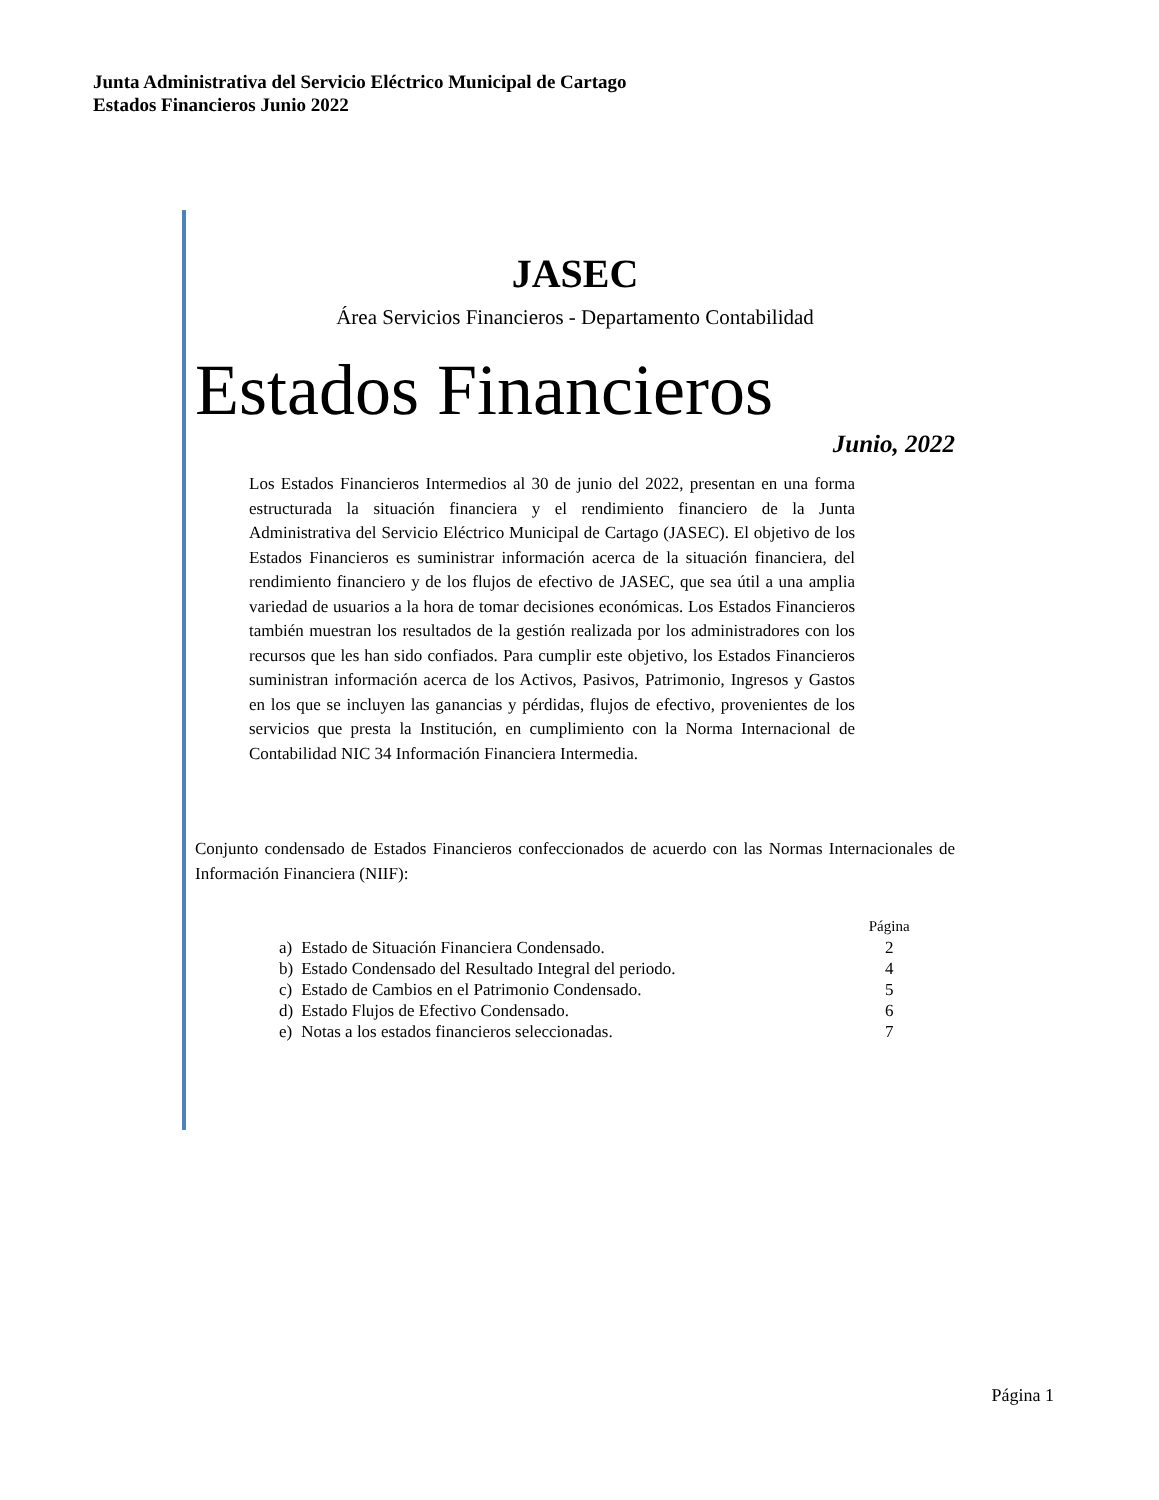Junta Administrativa del Servicio Eléctrico Municipal de Cartago
Estados Financieros Junio 2022
JASEC
Área Servicios Financieros - Departamento Contabilidad
Estados Financieros
Junio, 2022
Los Estados Financieros Intermedios al 30 de junio del 2022, presentan en una forma estructurada la situación financiera y el rendimiento financiero de la Junta Administrativa del Servicio Eléctrico Municipal de Cartago (JASEC). El objetivo de los Estados Financieros es suministrar información acerca de la situación financiera, del rendimiento financiero y de los flujos de efectivo de JASEC, que sea útil a una amplia variedad de usuarios a la hora de tomar decisiones económicas. Los Estados Financieros también muestran los resultados de la gestión realizada por los administradores con los recursos que les han sido confiados. Para cumplir este objetivo, los Estados Financieros suministran información acerca de los Activos, Pasivos, Patrimonio, Ingresos y Gastos en los que se incluyen las ganancias y pérdidas, flujos de efectivo, provenientes de los servicios que presta la Institución, en cumplimiento con la Norma Internacional de Contabilidad NIC 34 Información Financiera Intermedia.
Conjunto condensado de Estados Financieros confeccionados de acuerdo con las Normas Internacionales de Información Financiera (NIIF):
| | | Página |
| a) | Estado de Situación Financiera Condensado. | 2 |
| b) | Estado Condensado del Resultado Integral del periodo. | 4 |
| c) | Estado de Cambios en el Patrimonio Condensado. | 5 |
| d) | Estado Flujos de Efectivo Condensado. | 6 |
| e) | Notas a los estados financieros seleccionadas. | 7 |
Página 1